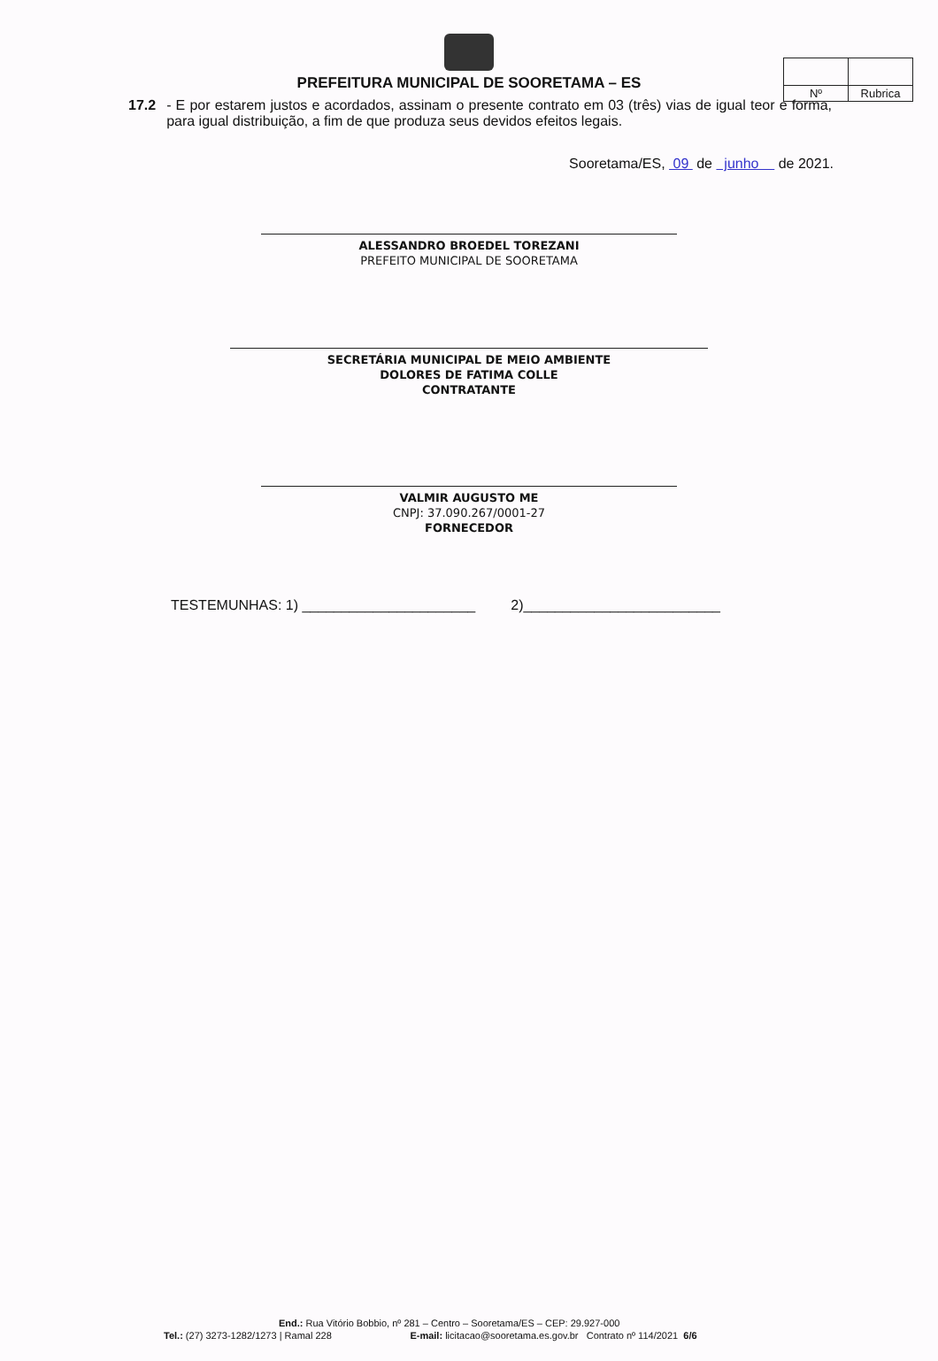| Nº | Rubrica |
PREFEITURA MUNICIPAL DE SOORETAMA – ES
17.2 - E por estarem justos e acordados, assinam o presente contrato em 03 (três) vias de igual teor e forma, para igual distribuição, a fim de que produza seus devidos efeitos legais.
Sooretama/ES, 09 de junho de 2021.
ALESSANDRO BROEDEL TOREZANI
PREFEITO MUNICIPAL DE SOORETAMA
SECRETÁRIA MUNICIPAL DE MEIO AMBIENTE
DOLORES DE FATIMA COLLE
CONTRATANTE
VALMIR AUGUSTO ME
CNPJ: 37.090.267/0001-27
FORNECEDOR
TESTEMUNHAS: 1) ______________________ 2)_________________________
End.: Rua Vitório Bobbio, nº 281 – Centro – Sooretama/ES – CEP: 29.927-000
Tel.: (27) 3273-1282/1273 | Ramal 228 E-mail: licitacao@sooretama.es.gov.br Contrato nº 114/2021 6/6